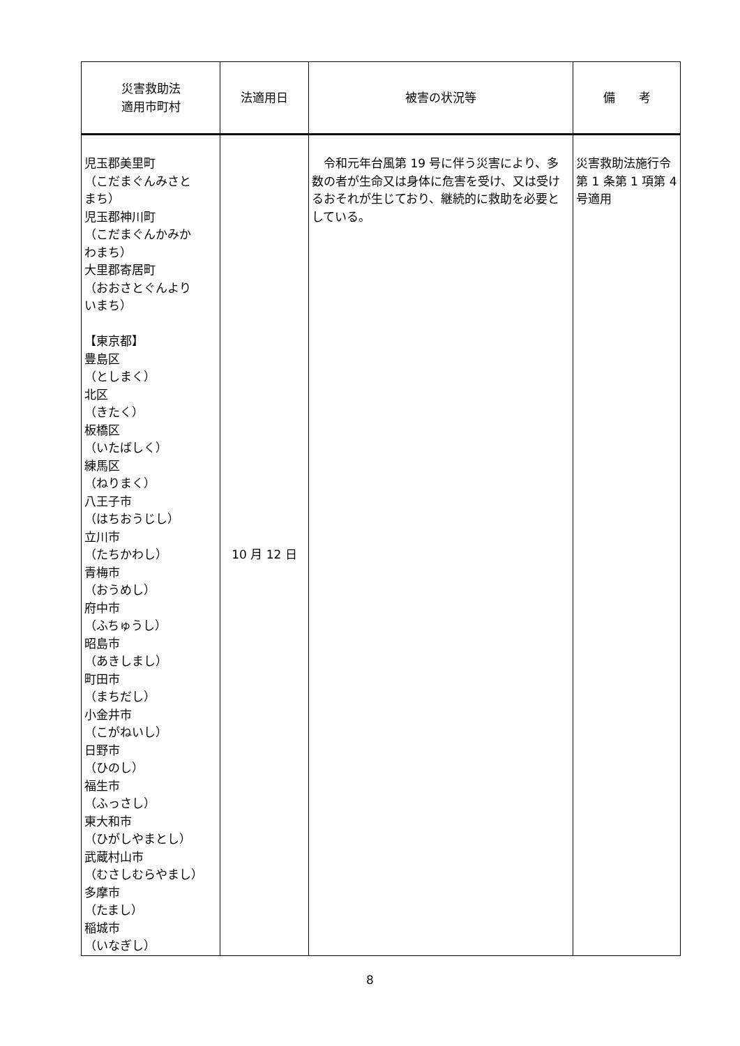| 災害救助法 適用市町村 | 法適用日 | 被害の状況等 | 備 考 |
| --- | --- | --- | --- |
| 児玉郡美里町 （こだまぐんみさと まち） 児玉郡神川町 （こだまぐんかみか わまち） 大里郡寄居町 （おおさとぐんより いまち） 【東京都】 豊島区 （としまく） 北区 （きたく） 板橋区 （いたばしく） 練馬区 （ねりまく） 八王子市 （はちおうじし） 立川市 （たちかわし） 青梅市 （おうめし） 府中市 （ふちゅうし） 昭島市 （あきしまし） 町田市 （まちだし） 小金井市 （こがねいし） 日野市 （ひのし） 福生市 （ふっさし） 東大和市 （ひがしやまとし） 武蔵村山市 （むさしむらやまし） 多摩市 （たまし） 稲城市 （いなぎし） | 10 月 12 日 | 令和元年台風第 19 号に伴う災害により、多数の者が生命又は身体に危害を受け、又は受けるおそれが生じており、継続的に救助を必要としている。 | 災害救助法施行令第 1 条第 1 項第 4 号適用 |
8